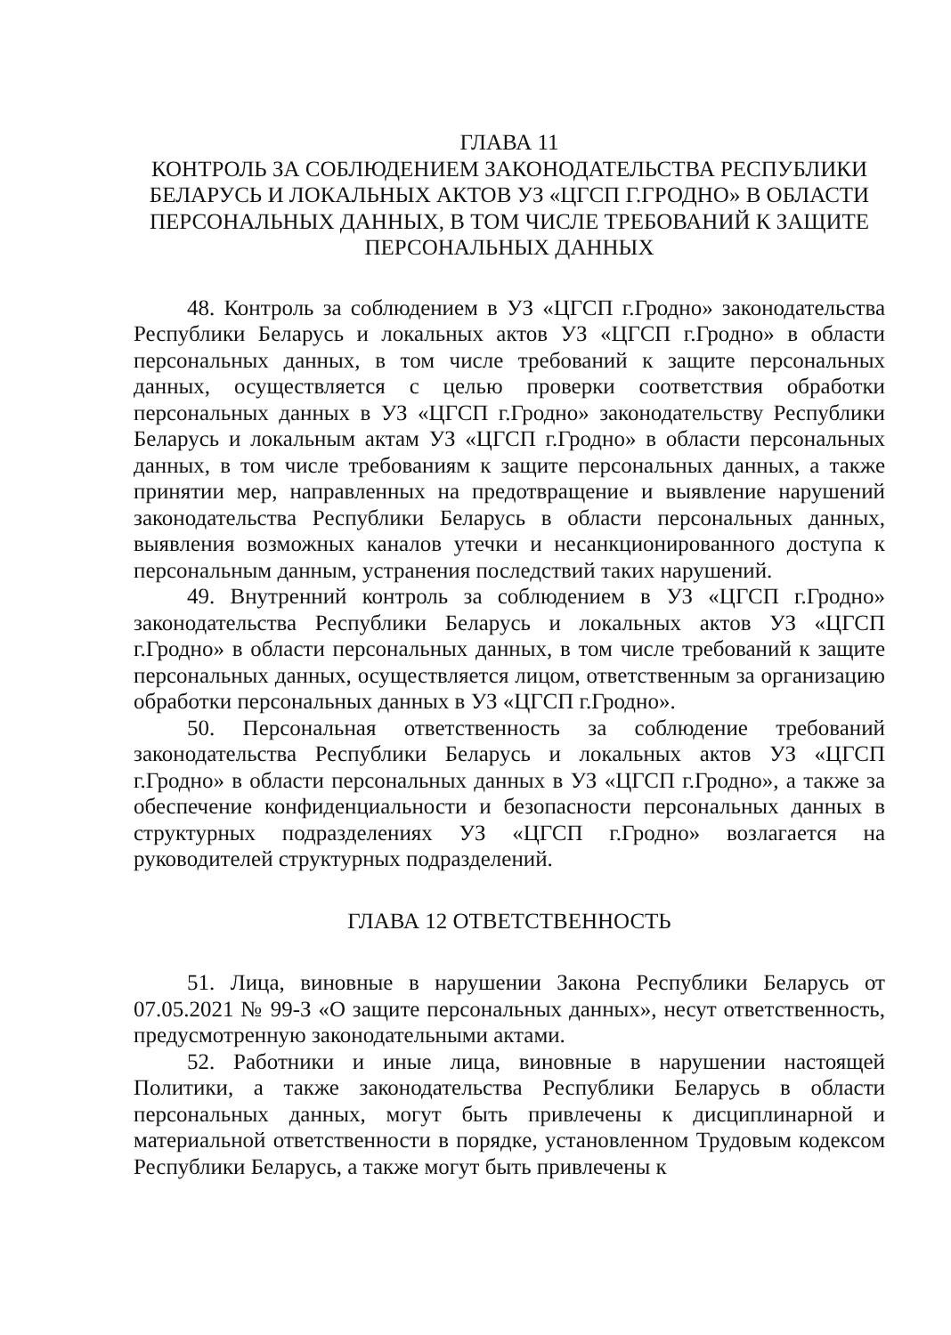ГЛАВА 11
КОНТРОЛЬ ЗА СОБЛЮДЕНИЕМ ЗАКОНОДАТЕЛЬСТВА РЕСПУБЛИКИ БЕЛАРУСЬ И ЛОКАЛЬНЫХ АКТОВ УЗ «ЦГСП Г.ГРОДНО» В ОБЛАСТИ ПЕРСОНАЛЬНЫХ ДАННЫХ, В ТОМ ЧИСЛЕ ТРЕБОВАНИЙ К ЗАЩИТЕ ПЕРСОНАЛЬНЫХ ДАННЫХ
48. Контроль за соблюдением в УЗ «ЦГСП г.Гродно» законодательства Республики Беларусь и локальных актов УЗ «ЦГСП г.Гродно» в области персональных данных, в том числе требований к защите персональных данных, осуществляется с целью проверки соответствия обработки персональных данных в УЗ «ЦГСП г.Гродно» законодательству Республики Беларусь и локальным актам УЗ «ЦГСП г.Гродно» в области персональных данных, в том числе требованиям к защите персональных данных, а также принятии мер, направленных на предотвращение и выявление нарушений законодательства Республики Беларусь в области персональных данных, выявления возможных каналов утечки и несанкционированного доступа к персональным данным, устранения последствий таких нарушений.
49. Внутренний контроль за соблюдением в УЗ «ЦГСП г.Гродно» законодательства Республики Беларусь и локальных актов УЗ «ЦГСП г.Гродно» в области персональных данных, в том числе требований к защите персональных данных, осуществляется лицом, ответственным за организацию обработки персональных данных в УЗ «ЦГСП г.Гродно».
50. Персональная ответственность за соблюдение требований законодательства Республики Беларусь и локальных актов УЗ «ЦГСП г.Гродно» в области персональных данных в УЗ «ЦГСП г.Гродно», а также за обеспечение конфиденциальности и безопасности персональных данных в структурных подразделениях УЗ «ЦГСП г.Гродно» возлагается на руководителей структурных подразделений.
ГЛАВА 12 ОТВЕТСТВЕННОСТЬ
51. Лица, виновные в нарушении Закона Республики Беларусь от 07.05.2021 № 99-З «О защите персональных данных», несут ответственность, предусмотренную законодательными актами.
52. Работники и иные лица, виновные в нарушении настоящей Политики, а также законодательства Республики Беларусь в области персональных данных, могут быть привлечены к дисциплинарной и материальной ответственности в порядке, установленном Трудовым кодексом Республики Беларусь, а также могут быть привлечены к